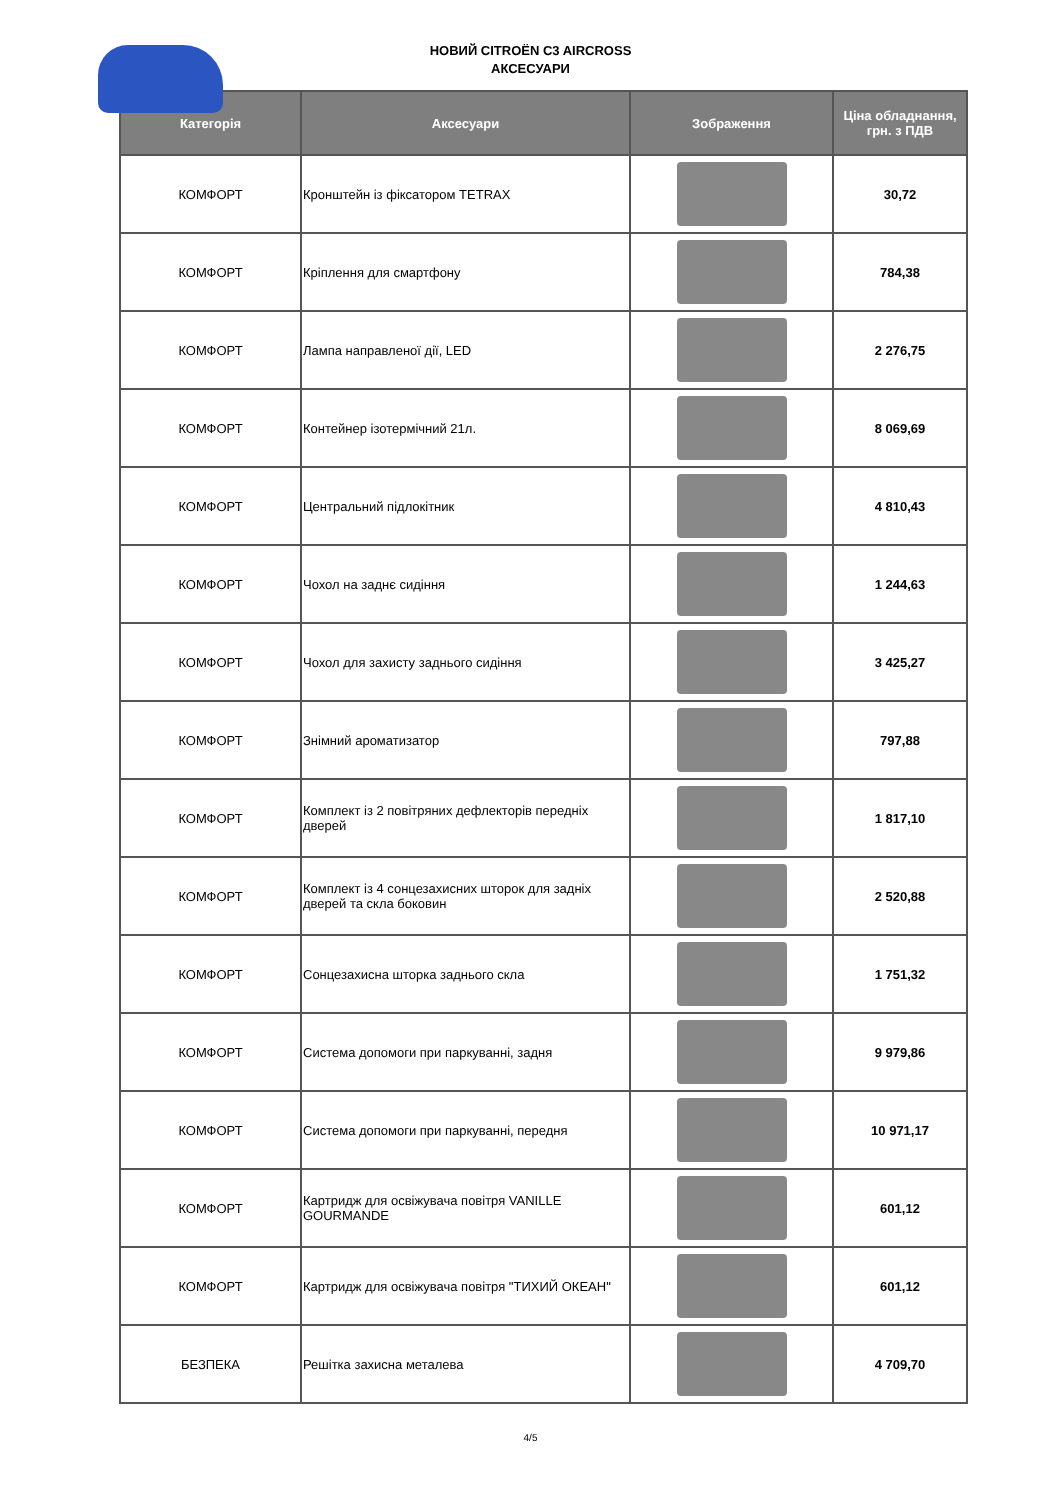НОВИЙ CITROËN C3 AIRCROSS
АКСЕСУАРИ
| Категорія | Аксесуари | Зображення | Ціна обладнання, грн. з ПДВ |
| --- | --- | --- | --- |
| КОМФОРТ | Кронштейн із фіксатором TETRAX | | 30,72 |
| КОМФОРТ | Кріплення для смартфону | | 784,38 |
| КОМФОРТ | Лампа направленої дії, LED | | 2 276,75 |
| КОМФОРТ | Контейнер ізотермічний 21л. | | 8 069,69 |
| КОМФОРТ | Центральний підлокітник | | 4 810,43 |
| КОМФОРТ | Чохол на заднє сидіння | | 1 244,63 |
| КОМФОРТ | Чохол для захисту заднього сидіння | | 3 425,27 |
| КОМФОРТ | Знімний ароматизатор | | 797,88 |
| КОМФОРТ | Комплект із 2 повітряних дефлекторів передніх дверей | | 1 817,10 |
| КОМФОРТ | Комплект із 4 сонцезахисних шторок для задніх дверей та скла боковин | | 2 520,88 |
| КОМФОРТ | Сонцезахисна шторка заднього скла | | 1 751,32 |
| КОМФОРТ | Система допомоги при паркуванні, задня | | 9 979,86 |
| КОМФОРТ | Система допомоги при паркуванні, передня | | 10 971,17 |
| КОМФОРТ | Картридж для освіжувача повітря VANILLE GOURMANDE | | 601,12 |
| КОМФОРТ | Картридж для освіжувача повітря "ТИХИЙ ОКЕАН" | | 601,12 |
| БЕЗПЕКА | Решітка захисна металева | | 4 709,70 |
4/5